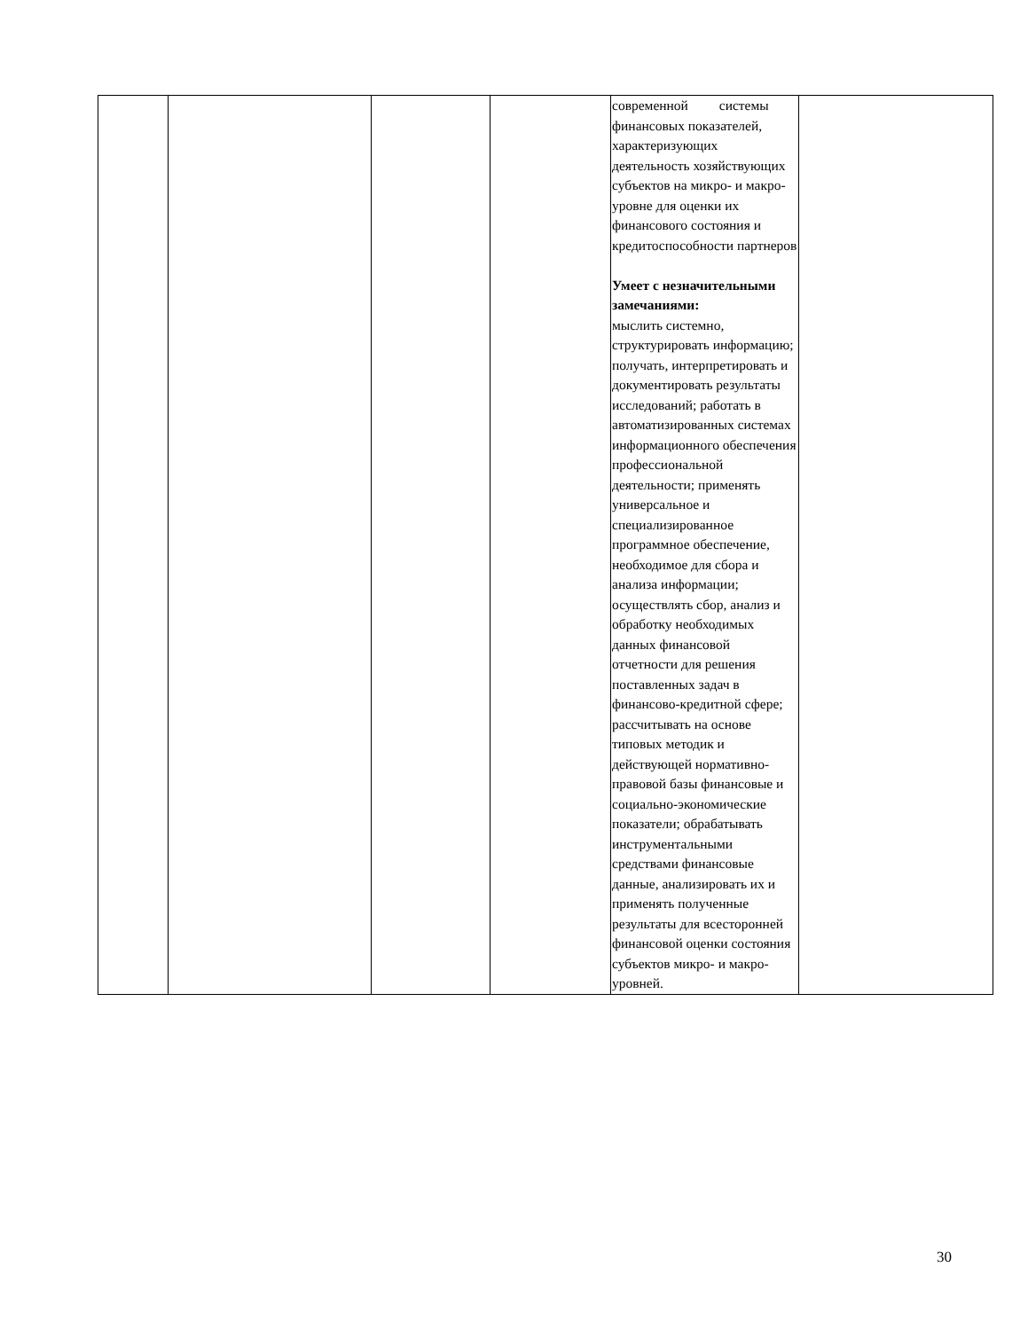| | | | | современной системы финансовых показателей, характеризующих деятельность хозяйствующих субъектов на микро- и макро-уровне для оценки их финансового состояния и кредитоспособности партнеров Умеет с незначительными замечаниями: мыслить системно, структурировать информацию; получать, интерпретировать и документировать результаты исследований; работать в автоматизированных системах информационного обеспечения профессиональной деятельности; применять универсальное и специализированное программное обеспечение, необходимое для сбора и анализа информации; осуществлять сбор, анализ и обработку необходимых данных финансовой отчетности для решения поставленных задач в финансово-кредитной сфере; рассчитывать на основе типовых методик и действующей нормативно-правовой базы финансовые и социально-экономические показатели; обрабатывать инструментальными средствами финансовые данные, анализировать их и применять полученные результаты для всесторонней финансовой оценки состояния субъектов микро- и макро-уровней. | |
30